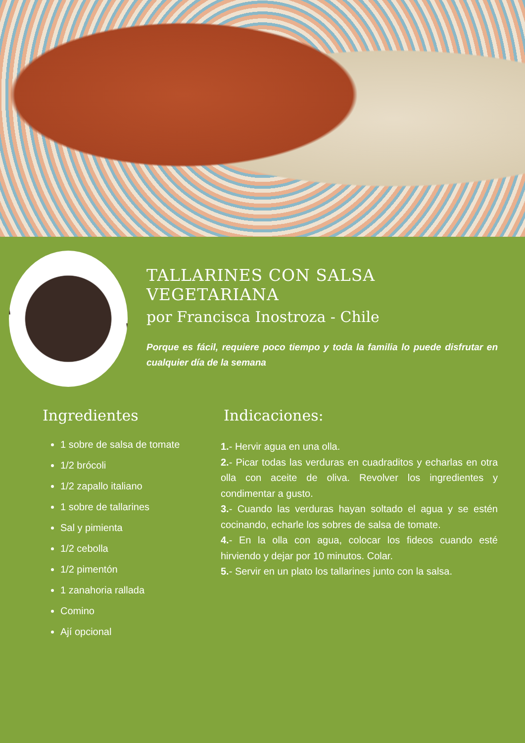TALLARINES CON SALSA VEGETARIANA
por Francisca Inostroza - Chile
Porque es fácil, requiere poco tiempo y toda la familia lo puede disfrutar en cualquier día de la semana
Ingredientes
1 sobre de salsa de tomate
1/2 brócoli
1/2 zapallo italiano
1 sobre de tallarines
Sal y pimienta
1/2 cebolla
1/2 pimentón
1 zanahoria rallada
Comino
Ají opcional
Indicaciones:
1.- Hervir agua en una olla.
2.- Picar todas las verduras en cuadraditos y echarlas en otra olla con aceite de oliva. Revolver los ingredientes y condimentar a gusto.
3.- Cuando las verduras hayan soltado el agua y se estén cocinando, echarle los sobres de salsa de tomate.
4.- En la olla con agua, colocar los fideos cuando esté hirviendo y dejar por 10 minutos. Colar.
5.- Servir en un plato los tallarines junto con la salsa.